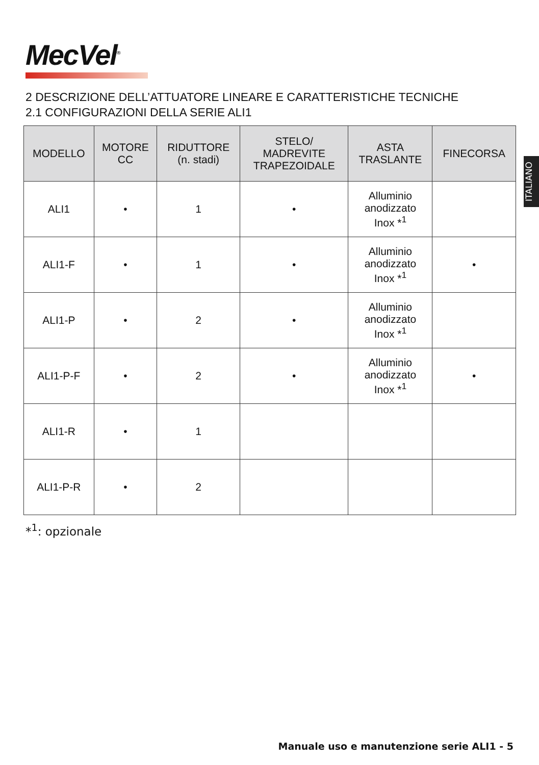MecVel<sup>®</sup>
2 DESCRIZIONE DELL’ATTUATORE LINEARE E CARATTERISTICHE TECNICHE
2.1 CONFIGURAZIONI DELLA SERIE ALI1
ITALIANO
| MODELLO | MOTORE CC | RIDUTTORE (n. stadi) | STELO/ MADREVITE TRAPEZOIDALE | ASTA TRASLANTE | FINECORSA |
| --- | --- | --- | --- | --- | --- |
| ALI1 | • | 1 | • | Alluminio anodizzato Inox *<sup>1</sup> | |
| ALI1-F | • | 1 | • | Alluminio anodizzato Inox *<sup>1</sup> | • |
| ALI1-P | • | 2 | • | Alluminio anodizzato Inox *<sup>1</sup> | |
| ALI1-P-F | • | 2 | • | Alluminio anodizzato Inox *<sup>1</sup> | • |
| ALI1-R | • | 1 | | | |
| ALI1-P-R | • | 2 | | | |
*<sup>1</sup>: opzionale
Manuale uso e manutenzione serie ALI1 - 5